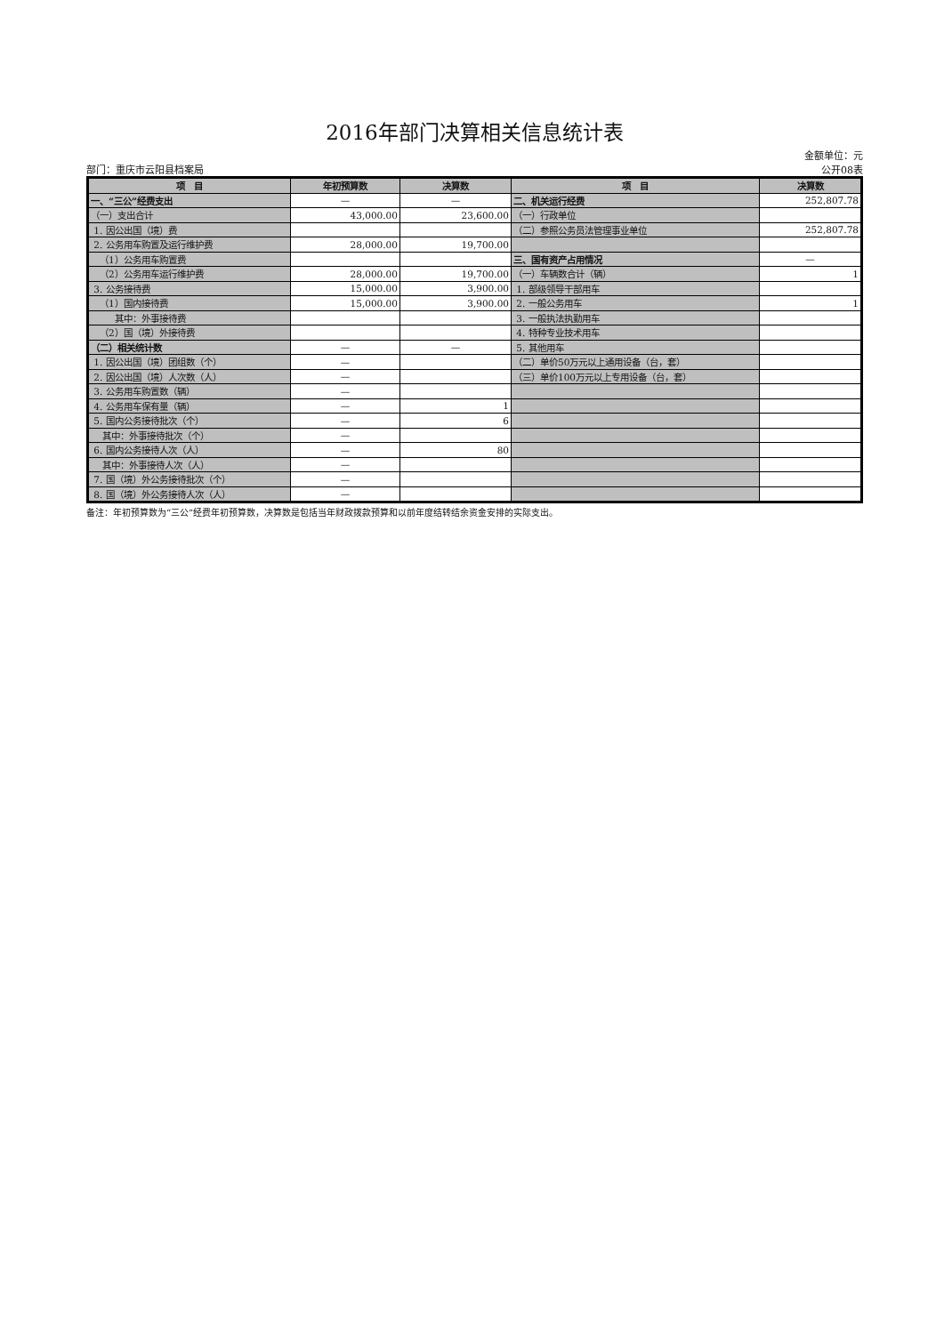2016年部门决算相关信息统计表
金额单位：元
部门：重庆市云阳县档案局 公开08表
| 项 目 | 年初预算数 | 决算数 | 项 目 | 决算数 |
| --- | --- | --- | --- | --- |
| 一、“三公”经费支出 | — | — | 二、机关运行经费 | 252,807.78 |
| （一）支出合计 | 43,000.00 | 23,600.00 | （一）行政单位 | |
| 1. 因公出国（境）费 | | | （二）参照公务员法管理事业单位 | 252,807.78 |
| 2. 公务用车购置及运行维护费 | 28,000.00 | 19,700.00 | | |
| （1）公务用车购置费 | | | 三、国有资产占用情况 | — |
| （2）公务用车运行维护费 | 28,000.00 | 19,700.00 | （一）车辆数合计（辆） | 1 |
| 3. 公务接待费 | 15,000.00 | 3,900.00 | 1. 部级领导干部用车 | |
| （1）国内接待费 | 15,000.00 | 3,900.00 | 2. 一般公务用车 | 1 |
| 其中：外事接待费 | | | 3. 一般执法执勤用车 | |
| （2）国（境）外接待费 | | | 4. 特种专业技术用车 | |
| （二）相关统计数 | — | — | 5. 其他用车 | |
| 1. 因公出国（境）团组数（个） | — | | （二）单价50万元以上通用设备（台，套） | |
| 2. 因公出国（境）人次数（人） | — | | （三）单价100万元以上专用设备（台，套） | |
| 3. 公务用车购置数（辆） | — | | | |
| 4. 公务用车保有量（辆） | — | 1 | | |
| 5. 国内公务接待批次（个） | — | 6 | | |
| 其中：外事接待批次（个） | — | | | |
| 6. 国内公务接待人次（人） | — | 80 | | |
| 其中：外事接待人次（人） | — | | | |
| 7. 国（境）外公务接待批次（个） | — | | | |
| 8. 国（境）外公务接待人次（人） | — | | | |
备注：年初预算数为“三公”经费年初预算数，决算数是包括当年财政拨款预算和以前年度结转结余资金安排的实际支出。